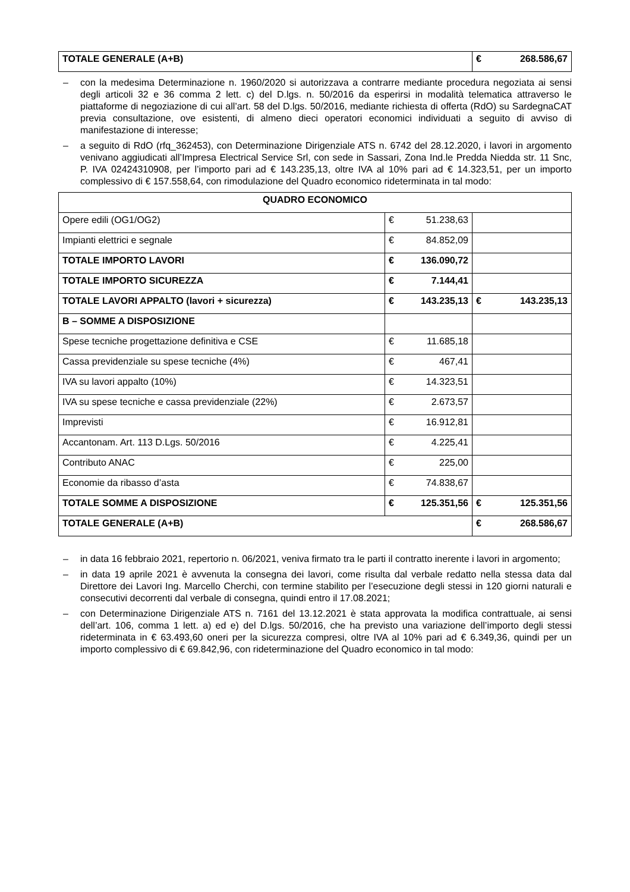| TOTALE GENERALE (A+B) | € | 268.586,67 |
– con la medesima Determinazione n. 1960/2020 si autorizzava a contrarre mediante procedura negoziata ai sensi degli articoli 32 e 36 comma 2 lett. c) del D.lgs. n. 50/2016 da esperirsi in modalità telematica attraverso le piattaforme di negoziazione di cui all’art. 58 del D.lgs. 50/2016, mediante richiesta di offerta (RdO) su SardegnaCAT previa consultazione, ove esistenti, di almeno dieci operatori economici individuati a seguito di avviso di manifestazione di interesse;
– a seguito di RdO (rfq_362453), con Determinazione Dirigenziale ATS n. 6742 del 28.12.2020, i lavori in argomento venivano aggiudicati all’Impresa Electrical Service Srl, con sede in Sassari, Zona Ind.le Predda Niedda str. 11 Snc, P. IVA 02424310908, per l’importo pari ad € 143.235,13, oltre IVA al 10% pari ad € 14.323,51, per un importo complessivo di € 157.558,64, con rimodulazione del Quadro economico rideterminata in tal modo:
| QUADRO ECONOMICO | | | | |
| Opere edili (OG1/OG2) | € | 51.238,63 | | |
| Impianti elettrici e segnale | € | 84.852,09 | | |
| TOTALE IMPORTO LAVORI | € | 136.090,72 | | |
| TOTALE IMPORTO SICUREZZA | € | 7.144,41 | | |
| TOTALE LAVORI APPALTO (lavori + sicurezza) | € | 143.235,13 | € | 143.235,13 |
| B – SOMME A DISPOSIZIONE | | | | |
| Spese tecniche progettazione definitiva e CSE | € | 11.685,18 | | |
| Cassa previdenziale su spese tecniche (4%) | € | 467,41 | | |
| IVA su lavori appalto (10%) | € | 14.323,51 | | |
| IVA su spese tecniche e cassa previdenziale (22%) | € | 2.673,57 | | |
| Imprevisti | € | 16.912,81 | | |
| Accantonam. Art. 113 D.Lgs. 50/2016 | € | 4.225,41 | | |
| Contributo ANAC | € | 225,00 | | |
| Economie da ribasso d’asta | € | 74.838,67 | | |
| TOTALE SOMME A DISPOSIZIONE | € | 125.351,56 | € | 125.351,56 |
| TOTALE GENERALE (A+B) | | | € | 268.586,67 |
– in data 16 febbraio 2021, repertorio n. 06/2021, veniva firmato tra le parti il contratto inerente i lavori in argomento;
– in data 19 aprile 2021 è avvenuta la consegna dei lavori, come risulta dal verbale redatto nella stessa data dal Direttore dei Lavori Ing. Marcello Cherchi, con termine stabilito per l’esecuzione degli stessi in 120 giorni naturali e consecutivi decorrenti dal verbale di consegna, quindi entro il 17.08.2021;
– con Determinazione Dirigenziale ATS n. 7161 del 13.12.2021 è stata approvata la modifica contrattuale, ai sensi dell’art. 106, comma 1 lett. a) ed e) del D.lgs. 50/2016, che ha previsto una variazione dell’importo degli stessi rideterminata in € 63.493,60 oneri per la sicurezza compresi, oltre IVA al 10% pari ad € 6.349,36, quindi per un importo complessivo di € 69.842,96, con rideterminazione del Quadro economico in tal modo: